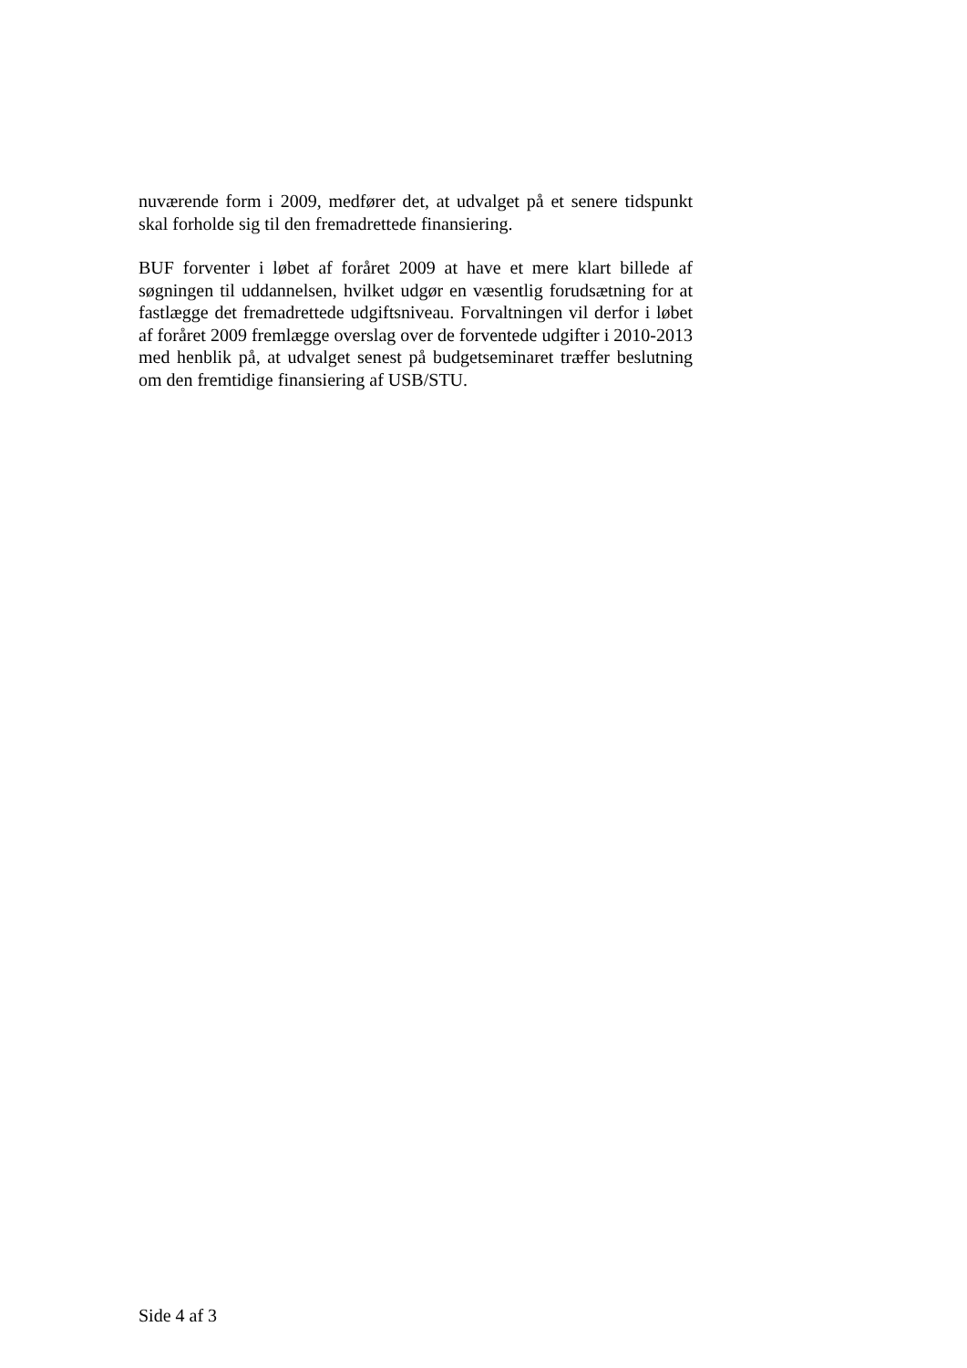nuværende form i 2009, medfører det, at udvalget på et senere tidspunkt skal forholde sig til den fremadrettede finansiering.
BUF forventer i løbet af foråret 2009 at have et mere klart billede af søgningen til uddannelsen, hvilket udgør en væsentlig forudsætning for at fastlægge det fremadrettede udgiftsniveau. Forvaltningen vil derfor i løbet af foråret 2009 fremlægge overslag over de forventede udgifter i 2010-2013 med henblik på, at udvalget senest på budgetseminaret træffer beslutning om den fremtidige finansiering af USB/STU.
Side 4 af 3